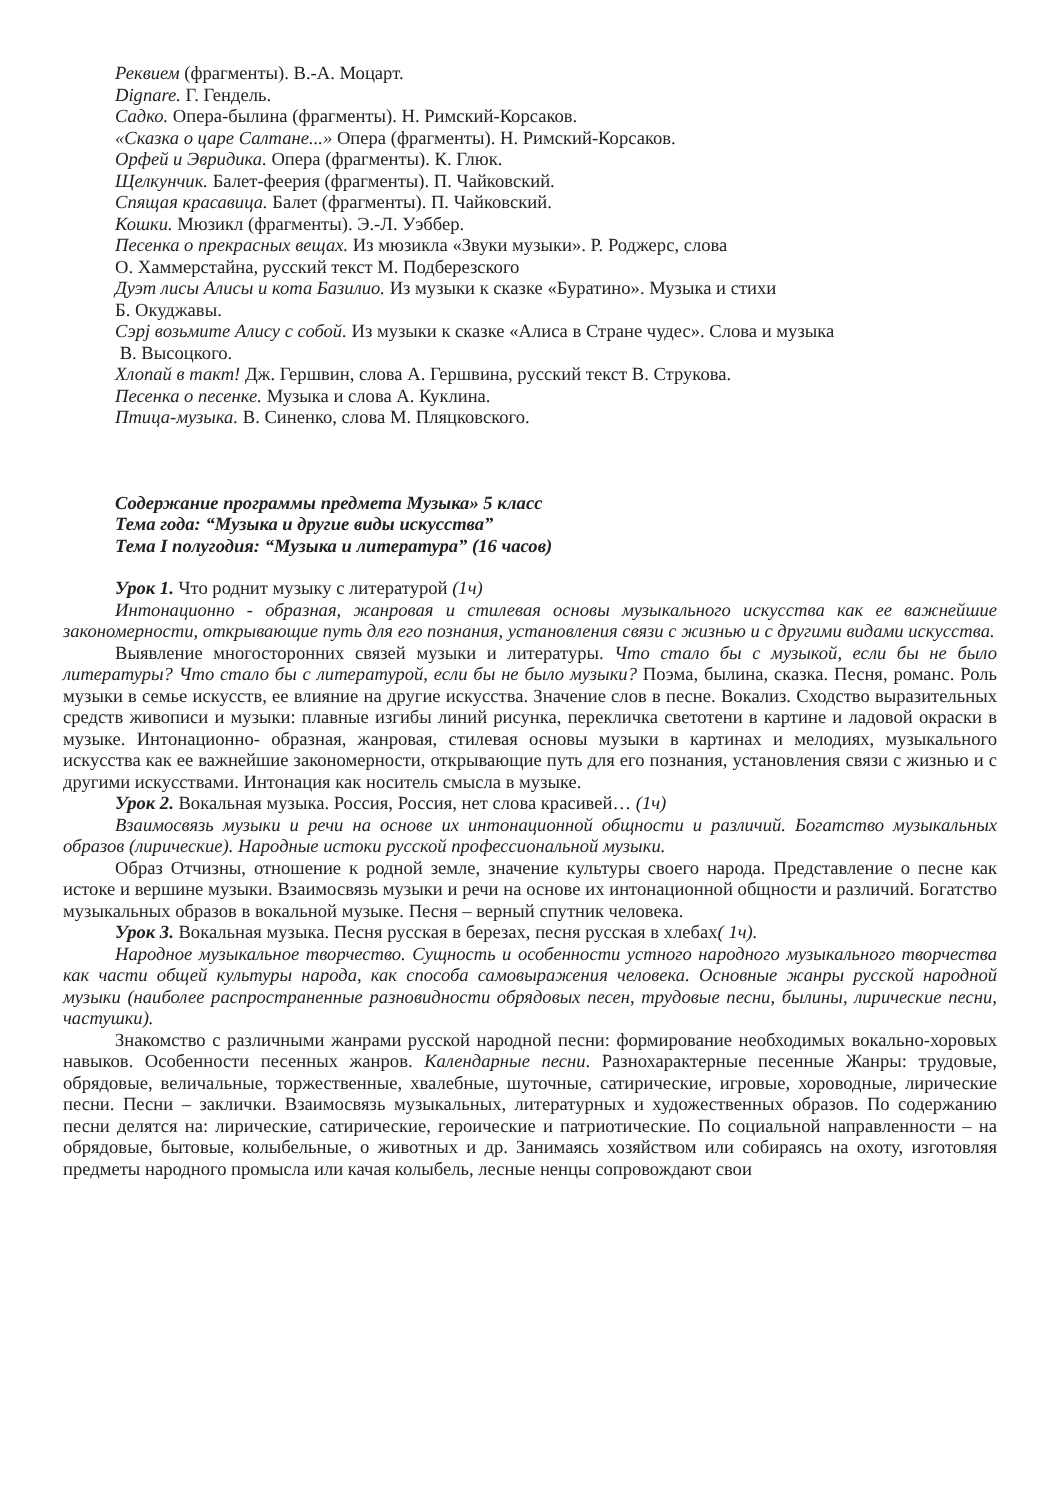Реквием (фрагменты). В.-А. Моцарт.
Dignare. Г. Гендель.
Садко. Опера-былина (фрагменты). Н. Римский-Корсаков.
«Сказка о царе Салтане...» Опера (фрагменты). Н. Римский-Корсаков.
Орфей и Эвридика. Опера (фрагменты). К. Глюк.
Щелкунчик. Балет-феерия (фрагменты). П. Чайковский.
Спящая красавица. Балет (фрагменты). П. Чайковский.
Кошки. Мюзикл (фрагменты). Э.-Л. Уэббер.
Песенка о прекрасных вещах. Из мюзикла «Звуки музыки». Р. Роджерс, слова
О. Хаммерстайна, русский текст М. Подберезского
Дуэт лисы Алисы и кота Базилио. Из музыки к сказке «Буратино». Музыка и стихи
Б. Окуджавы.
Сэрј возьмите Алису с собой. Из музыки к сказке «Алиса в Стране чудес». Слова и музыка
В. Высоцкого.
Хлопай в такт! Дж. Гершвин, слова А. Гершвина, русский текст В. Струкова.
Песенка о песенке. Музыка и слова А. Куклина.
Птица-музыка. В. Синенко, слова М. Пляцковского.
Содержание программы предмета Музыка» 5 класс
Тема года: “Музыка и другие виды искусства”
Тема I полугодия: “Музыка и литература” (16 часов)
Урок 1. Что роднит музыку с литературой (1ч)
Интонационно - образная, жанровая и стилевая основы музыкального искусства как ее важнейшие закономерности, открывающие путь для его познания, установления связи с жизнью и с другими видами искусства.
Выявление многосторонних связей музыки и литературы. Что стало бы с музыкой, если бы не было литературы? Что стало бы с литературой, если бы не было музыки? Поэма, былина, сказка. Песня, романс. Роль музыки в семье искусств, ее влияние на другие искусства. Значение слов в песне. Вокализ. Сходство выразительных средств живописи и музыки: плавные изгибы линий рисунка, перекличка светотени в картине и ладовой окраски в музыке. Интонационно- образная, жанровая, стилевая основы музыки в картинах и мелодиях, музыкального искусства как ее важнейшие закономерности, открывающие путь для его познания, установления связи с жизнью и с другими искусствами. Интонация как носитель смысла в музыке.
Урок 2. Вокальная музыка. Россия, Россия, нет слова красивей… (1ч)
Взаимосвязь музыки и речи на основе их интонационной общности и различий. Богатство музыкальных образов (лирические). Народные истоки русской профессиональной музыки.
Образ Отчизны, отношение к родной земле, значение культуры своего народа. Представление о песне как истоке и вершине музыки. Взаимосвязь музыки и речи на основе их интонационной общности и различий. Богатство музыкальных образов в вокальной музыке. Песня – верный спутник человека.
Урок 3. Вокальная музыка. Песня русская в березах, песня русская в хлебах( 1ч).
Народное музыкальное творчество. Сущность и особенности устного народного музыкального творчества как части общей культуры народа, как способа самовыражения человека. Основные жанры русской народной музыки (наиболее распространенные разновидности обрядовых песен, трудовые песни, былины, лирические песни, частушки).
Знакомство с различными жанрами русской народной песни: формирование необходимых вокально-хоровых навыков. Особенности песенных жанров. Календарные песни. Разнохарактерные песенные Жанры: трудовые, обрядовые, величальные, торжественные, хвалебные, шуточные, сатирические, игровые, хороводные, лирические песни. Песни – заклички. Взаимосвязь музыкальных, литературных и художественных образов. По содержанию песни делятся на: лирические, сатирические, героические и патриотические. По социальной направленности – на обрядовые, бытовые, колыбельные, о животных и др. Занимаясь хозяйством или собираясь на охоту, изготовляя предметы народного промысла или качая колыбель, лесные ненцы сопровождают свои